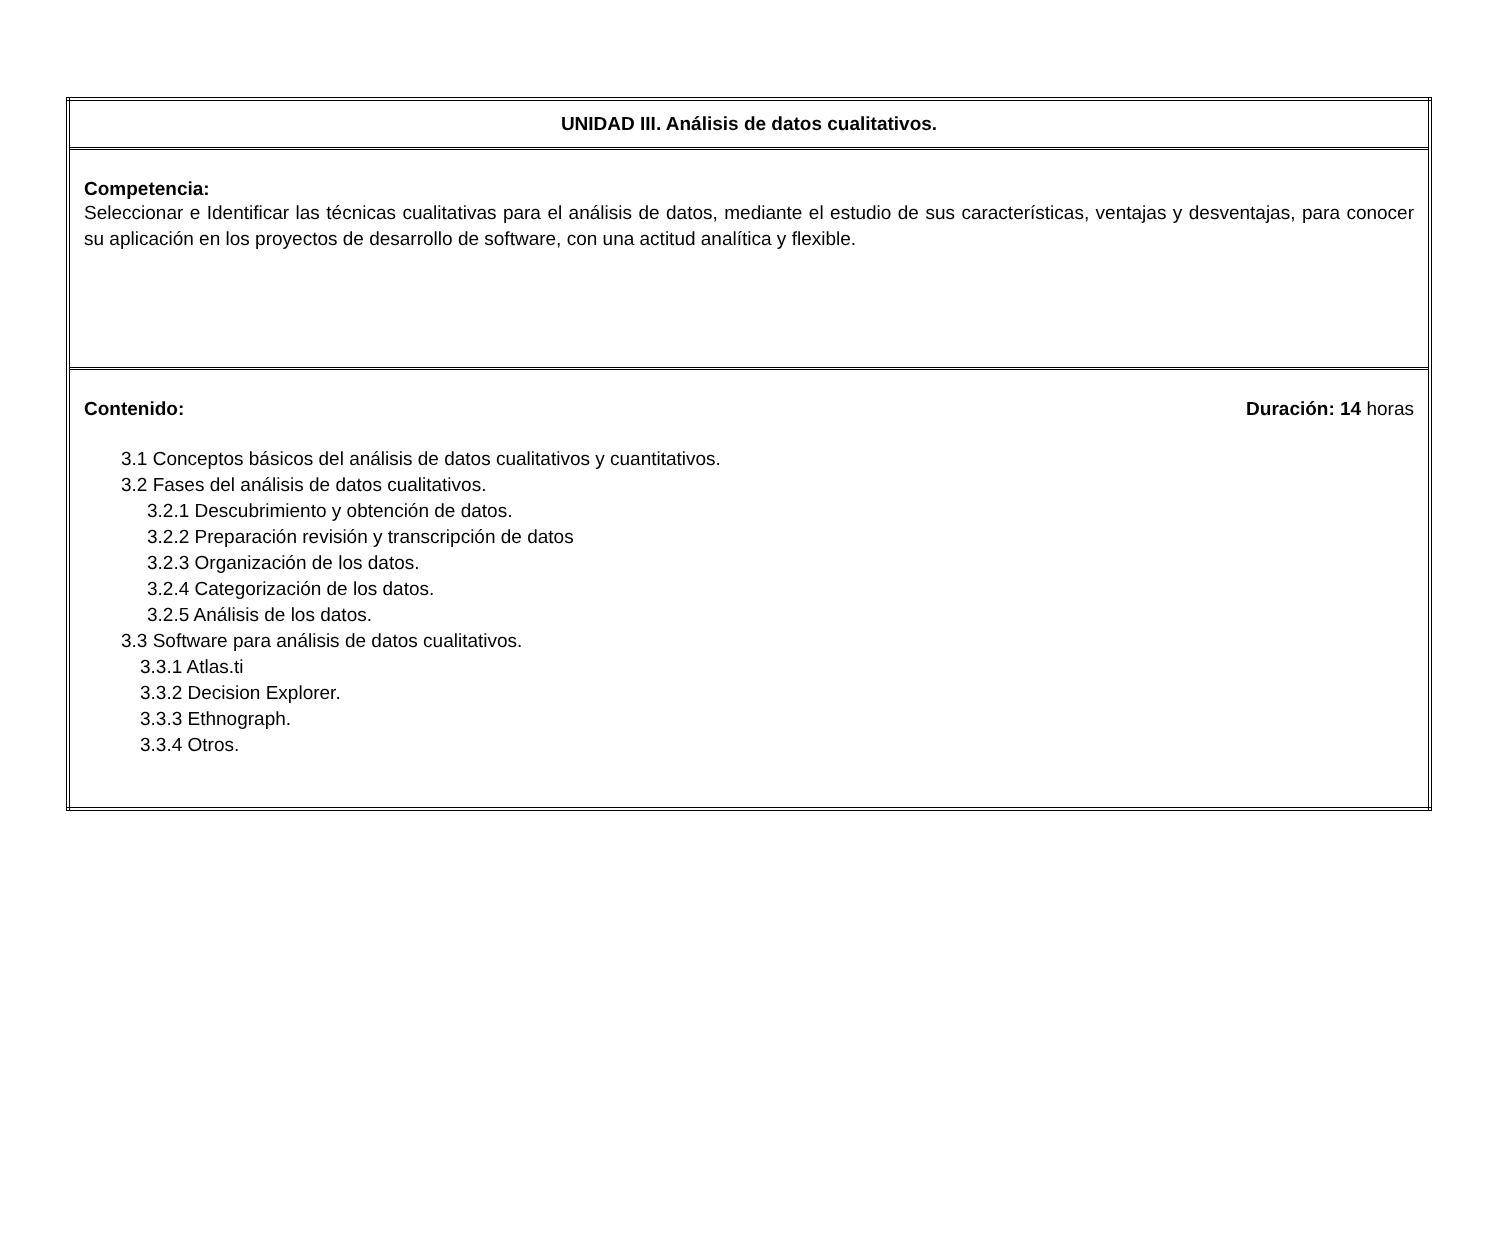| UNIDAD III. Análisis de datos cualitativos. |
| Competencia: Seleccionar e Identificar las técnicas cualitativas para el análisis de datos, mediante el estudio de sus características, ventajas y desventajas, para conocer su aplicación en los proyectos de desarrollo de software, con una actitud analítica y flexible. |
| Contenido: Duración: 14 horas 3.1 Conceptos básicos del análisis de datos cualitativos y cuantitativos. 3.2 Fases del análisis de datos cualitativos. 3.2.1 Descubrimiento y obtención de datos. 3.2.2 Preparación revisión y transcripción de datos 3.2.3 Organización de los datos. 3.2.4 Categorización de los datos. 3.2.5 Análisis de los datos. 3.3 Software para análisis de datos cualitativos. 3.3.1 Atlas.ti 3.3.2 Decision Explorer. 3.3.3 Ethnograph. 3.3.4 Otros. |